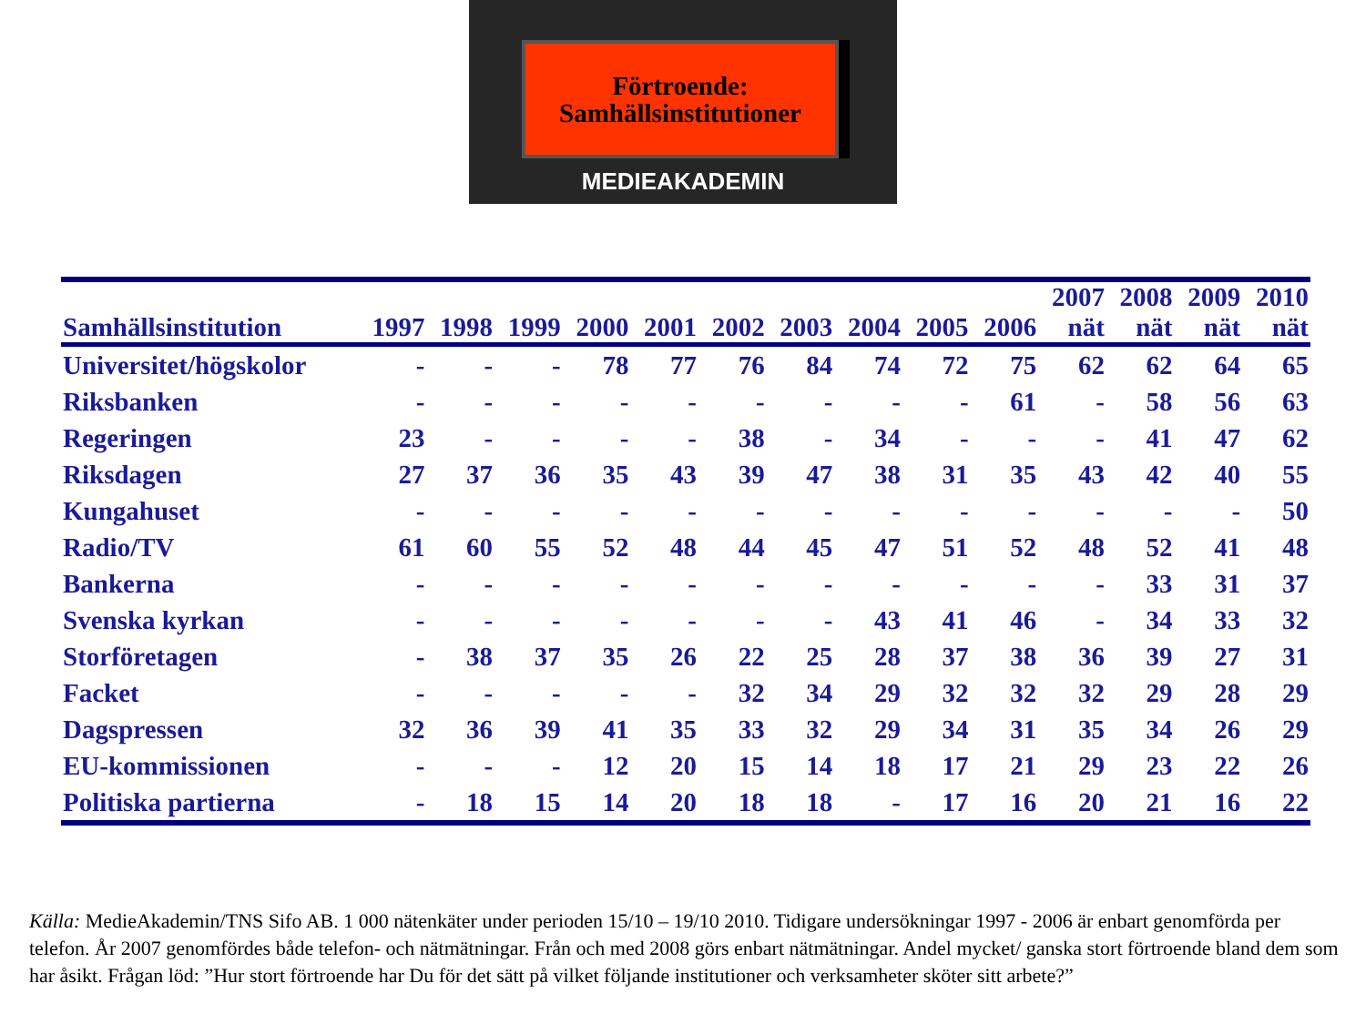Förtroende:
Samhällsinstitutioner
MEDIEAKADEMIN
| Samhällsinstitution | 1997 | 1998 | 1999 | 2000 | 2001 | 2002 | 2003 | 2004 | 2005 | 2006 | 2007 nät | 2008 nät | 2009 nät | 2010 nät |
| --- | --- | --- | --- | --- | --- | --- | --- | --- | --- | --- | --- | --- | --- | --- |
| Universitet/högskolor | - | - | - | 78 | 77 | 76 | 84 | 74 | 72 | 75 | 62 | 62 | 64 | 65 |
| Riksbanken | - | - | - | - | - | - | - | - | - | 61 | - | 58 | 56 | 63 |
| Regeringen | 23 | - | - | - | - | 38 | - | 34 | - | - | - | 41 | 47 | 62 |
| Riksdagen | 27 | 37 | 36 | 35 | 43 | 39 | 47 | 38 | 31 | 35 | 43 | 42 | 40 | 55 |
| Kungahuset | - | - | - | - | - | - | - | - | - | - | - | - | - | 50 |
| Radio/TV | 61 | 60 | 55 | 52 | 48 | 44 | 45 | 47 | 51 | 52 | 48 | 52 | 41 | 48 |
| Bankerna | - | - | - | - | - | - | - | - | - | - | - | 33 | 31 | 37 |
| Svenska kyrkan | - | - | - | - | - | - | - | 43 | 41 | 46 | - | 34 | 33 | 32 |
| Storföretagen | - | 38 | 37 | 35 | 26 | 22 | 25 | 28 | 37 | 38 | 36 | 39 | 27 | 31 |
| Facket | - | - | - | - | - | 32 | 34 | 29 | 32 | 32 | 32 | 29 | 28 | 29 |
| Dagspressen | 32 | 36 | 39 | 41 | 35 | 33 | 32 | 29 | 34 | 31 | 35 | 34 | 26 | 29 |
| EU-kommissionen | - | - | - | 12 | 20 | 15 | 14 | 18 | 17 | 21 | 29 | 23 | 22 | 26 |
| Politiska partierna | - | 18 | 15 | 14 | 20 | 18 | 18 | - | 17 | 16 | 20 | 21 | 16 | 22 |
Källa: MedieAkademin/TNS Sifo AB. 1 000 nätenkäter under perioden 15/10 – 19/10 2010. Tidigare undersökningar 1997 - 2006 är enbart genomförda per telefon. År 2007 genomfördes både telefon- och nätmätningar. Från och med 2008 görs enbart nätmätningar. Andel mycket/ ganska stort förtroende bland dem som har åsikt. Frågan löd: ”Hur stort förtroende har Du för det sätt på vilket följande institutioner och verksamheter sköter sitt arbete?”